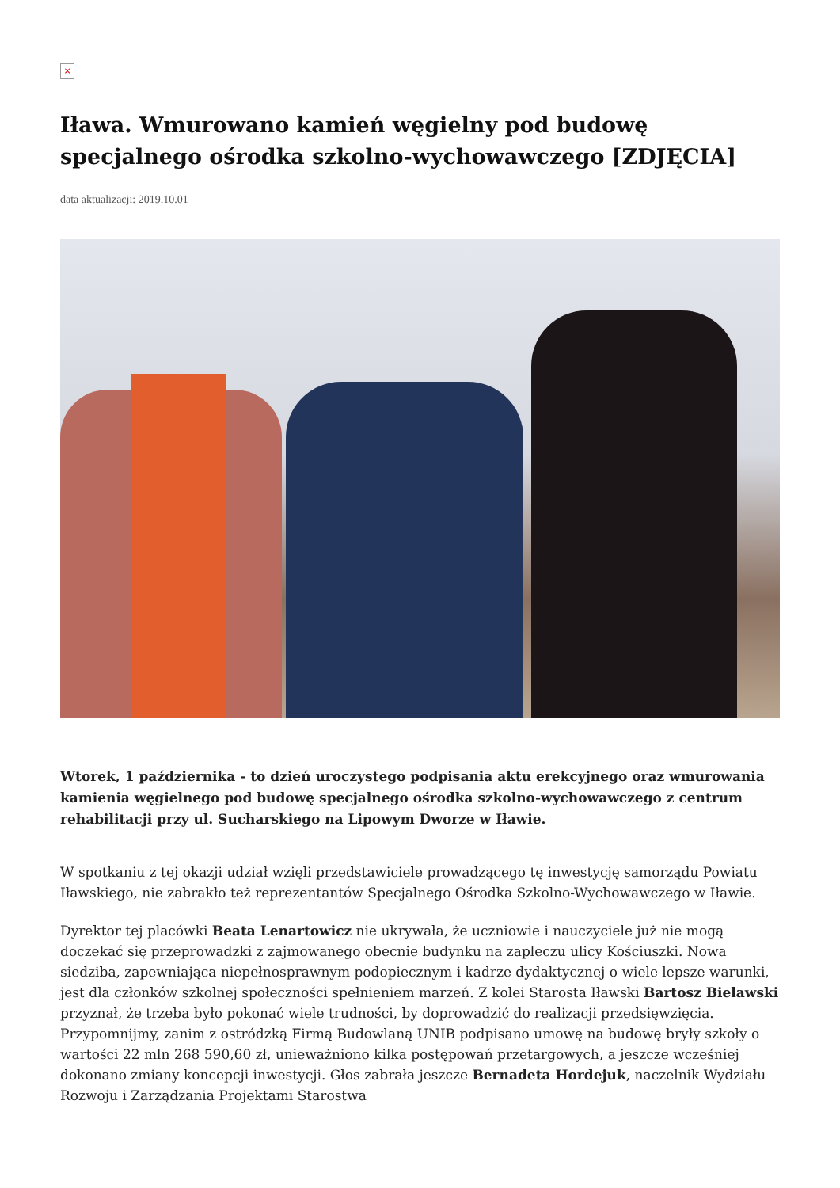×
Iława. Wmurowano kamień węgielny pod budowę specjalnego ośrodka szkolno-wychowawczego [ZDJĘCIA]
data aktualizacji: 2019.10.01
Wtorek, 1 października - to dzień uroczystego podpisania aktu erekcyjnego oraz wmurowania kamienia węgielnego pod budowę specjalnego ośrodka szkolno-wychowawczego z centrum rehabilitacji przy ul. Sucharskiego na Lipowym Dworze w Iławie.
W spotkaniu z tej okazji udział wzięli przedstawiciele prowadzącego tę inwestycję samorządu Powiatu Iławskiego, nie zabrakło też reprezentantów Specjalnego Ośrodka Szkolno-Wychowawczego w Iławie.
Dyrektor tej placówki Beata Lenartowicz nie ukrywała, że uczniowie i nauczyciele już nie mogą doczekać się przeprowadzki z zajmowanego obecnie budynku na zapleczu ulicy Kościuszki. Nowa siedziba, zapewniająca niepełnosprawnym podopiecznym i kadrze dydaktycznej o wiele lepsze warunki, jest dla członków szkolnej społeczności spełnieniem marzeń. Z kolei Starosta Iławski Bartosz Bielawski przyznał, że trzeba było pokonać wiele trudności, by doprowadzić do realizacji przedsięwzięcia. Przypomnijmy, zanim z ostródzką Firmą Budowlaną UNIB podpisano umowę na budowę bryły szkoły o wartości 22 mln 268 590,60 zł, unieważniono kilka postępowań przetargowych, a jeszcze wcześniej dokonano zmiany koncepcji inwestycji. Głos zabrała jeszcze Bernadeta Hordejuk, naczelnik Wydziału Rozwoju i Zarządzania Projektami Starostwa